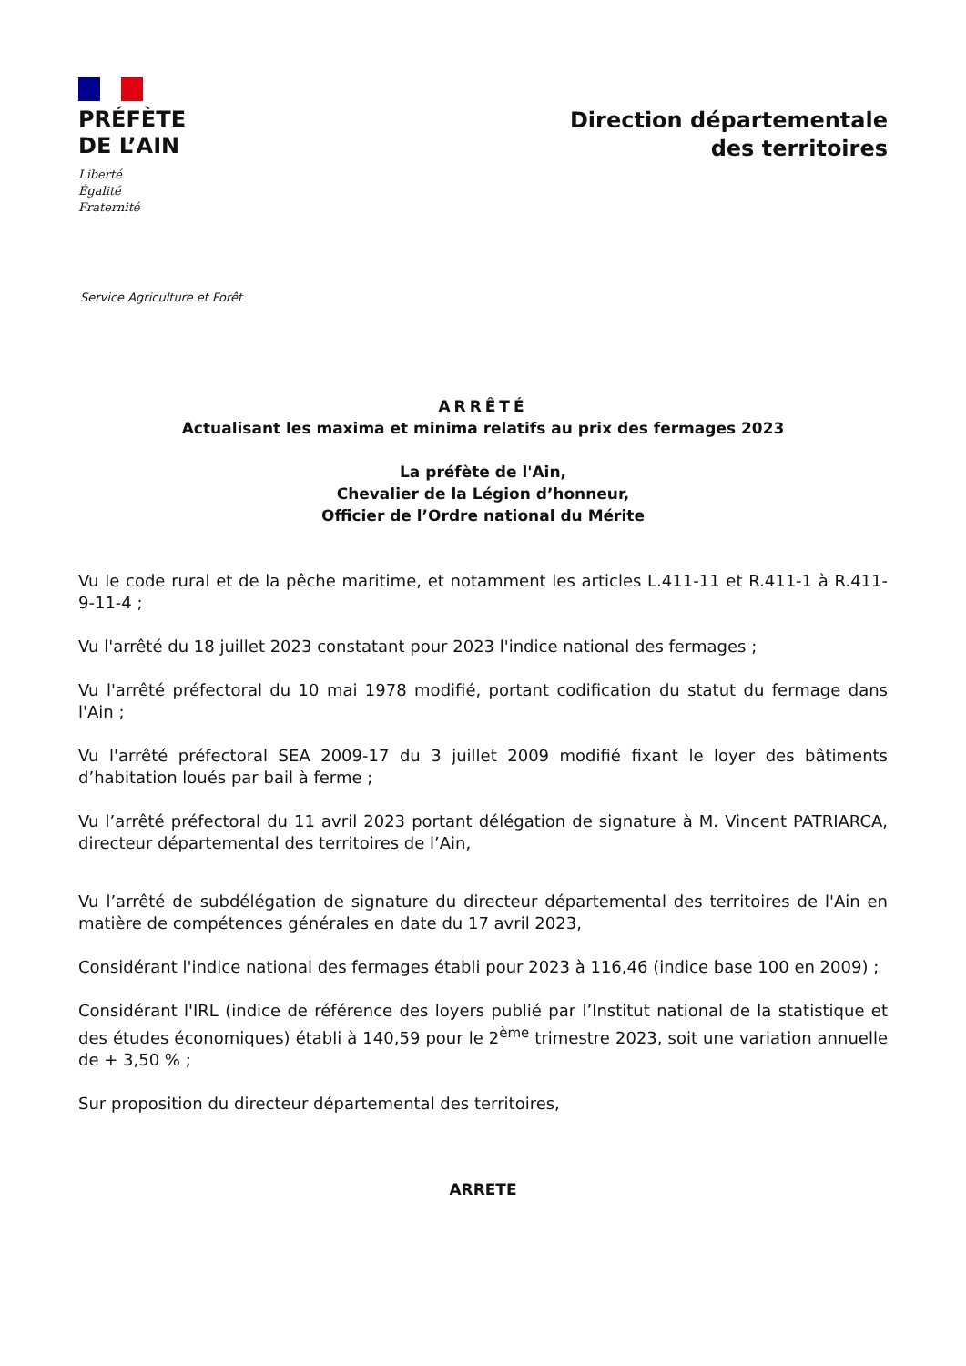PRÉFÈTE
DE L’AIN
Liberté
Égalité
Fraternité
Direction départementale
des territoires
Service Agriculture et Forêt
ARRÊTÉ
Actualisant les maxima et minima relatifs au prix des fermages 2023
La préfète de l'Ain,
Chevalier de la Légion d’honneur,
Officier de l’Ordre national du Mérite
Vu le code rural et de la pêche maritime, et notamment les articles L.411-11 et R.411-1 à R.411-9-11-4 ;
Vu l'arrêté du 18 juillet 2023 constatant pour 2023 l'indice national des fermages ;
Vu l'arrêté préfectoral du 10 mai 1978 modifié, portant codification du statut du fermage dans l'Ain ;
Vu l'arrêté préfectoral SEA 2009-17 du 3 juillet 2009 modifié fixant le loyer des bâtiments d’habitation loués par bail à ferme ;
Vu l’arrêté préfectoral du 11 avril 2023 portant délégation de signature à M. Vincent PATRIARCA, directeur départemental des territoires de l’Ain,
Vu l’arrêté de subdélégation de signature du directeur départemental des territoires de l'Ain en matière de compétences générales en date du 17 avril 2023,
Considérant l'indice national des fermages établi pour 2023 à 116,46 (indice base 100 en 2009) ;
Considérant l'IRL (indice de référence des loyers publié par l’Institut national de la statistique et des études économiques) établi à 140,59 pour le 2<sup>ème</sup> trimestre 2023, soit une variation annuelle de + 3,50 % ;
Sur proposition du directeur départemental des territoires,
ARRETE